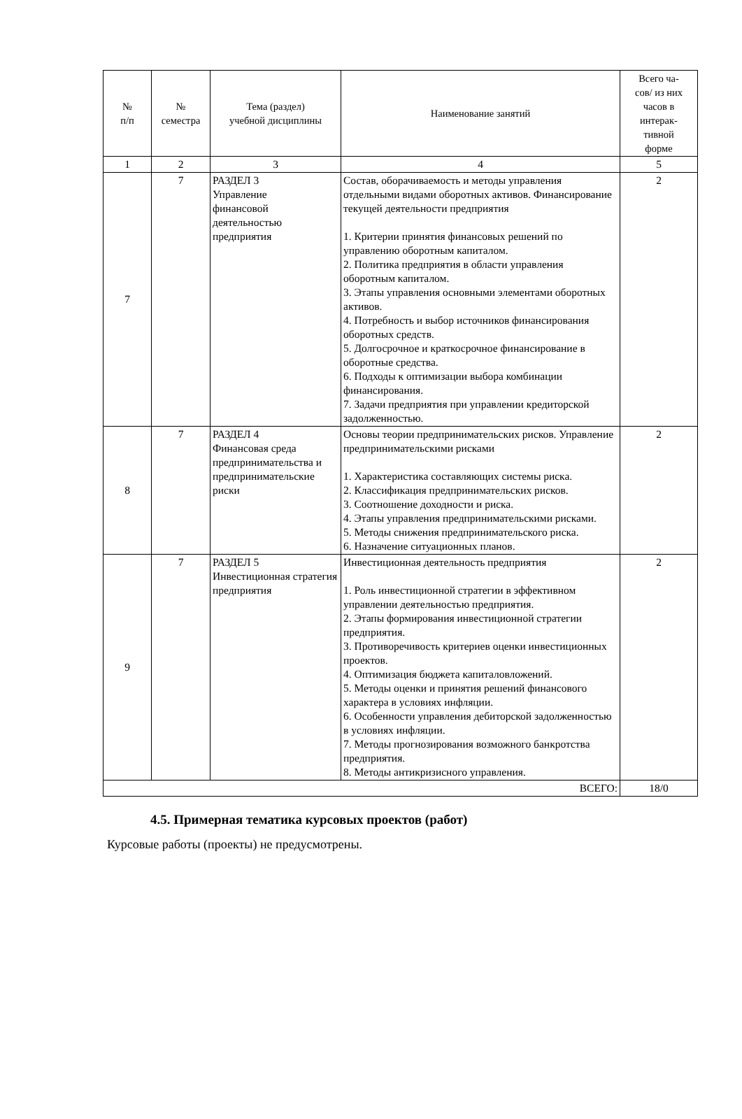| № п/п | № семестра | Тема (раздел) учебной дисциплины | Наименование занятий | Всего ча- сов/ из них часов в интерак- тивной форме |
| --- | --- | --- | --- | --- |
| 1 | 2 | 3 | 4 | 5 |
| 7 | 7 | РАЗДЕЛ 3 Управление финансовой деятельностью предприятия | Состав, оборачиваемость и методы управления отдельными видами оборотных активов. Финансирование текущей деятельности предприятия 1. Критерии принятия финансовых решений по управлению оборотным капиталом. 2. Политика предприятия в области управления оборотным капиталом. 3. Этапы управления основными элементами оборотных активов. 4. Потребность и выбор источников финансирования оборотных средств. 5. Долгосрочное и краткосрочное финансирование в оборотные средства. 6. Подходы к оптимизации выбора комбинации финансирования. 7. Задачи предприятия при управлении кредиторской задолженностью. | 2 |
| 8 | 7 | РАЗДЕЛ 4 Финансовая среда предпринимательства и предпринимательские риски | Основы теории предпринимательских рисков. Управление предпринимательскими рисками 1. Характеристика составляющих системы риска. 2. Классификация предпринимательских рисков. 3. Соотношение доходности и риска. 4. Этапы управления предпринимательскими рисками. 5. Методы снижения предпринимательского риска. 6. Назначение ситуационных планов. | 2 |
| 9 | 7 | РАЗДЕЛ 5 Инвестиционная стратегия предприятия | Инвестиционная деятельность предприятия 1. Роль инвестиционной стратегии в эффективном управлении деятельностью предприятия. 2. Этапы формирования инвестиционной стратегии предприятия. 3. Противоречивость критериев оценки инвестиционных проектов. 4. Оптимизация бюджета капиталовложений. 5. Методы оценки и принятия решений финансового характера в условиях инфляции. 6. Особенности управления дебиторской задолженностью в условиях инфляции. 7. Методы прогнозирования возможного банкротства предприятия. 8. Методы антикризисного управления. | 2 |
| ВСЕГО: | | | | 18/0 |
4.5. Примерная тематика курсовых проектов (работ)
Курсовые работы (проекты) не предусмотрены.